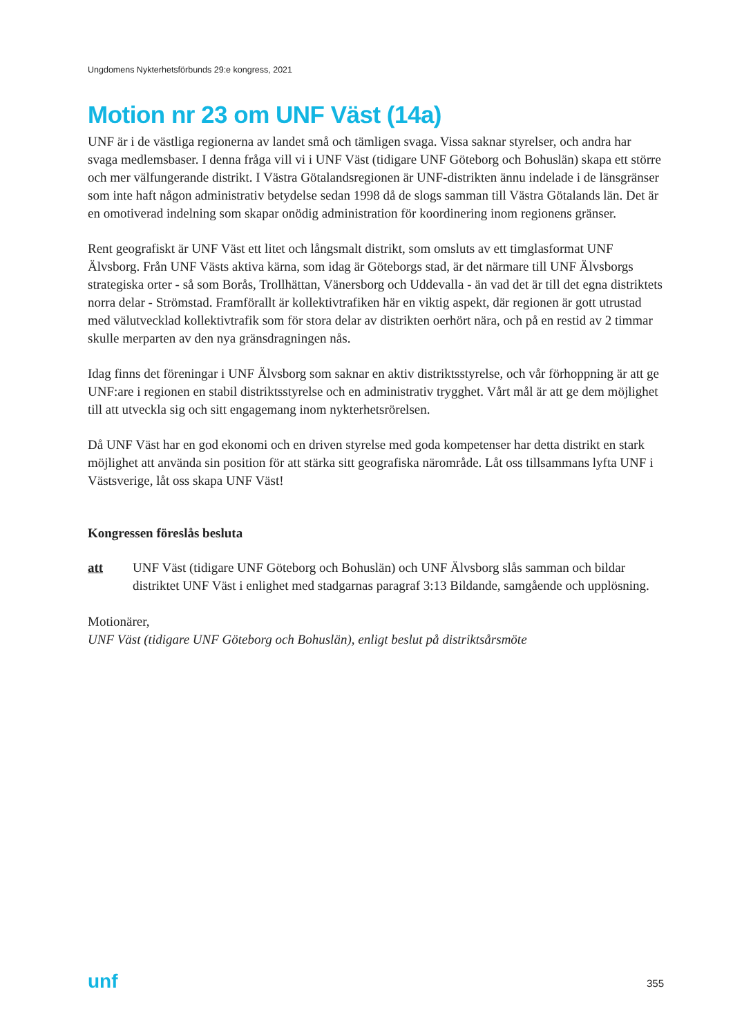Ungdomens Nykterhetsförbunds 29:e kongress, 2021
Motion nr 23 om UNF Väst (14a)
UNF är i de västliga regionerna av landet små och tämligen svaga. Vissa saknar styrelser, och andra har svaga medlemsbaser. I denna fråga vill vi i UNF Väst (tidigare UNF Göteborg och Bohuslän) skapa ett större och mer välfungerande distrikt. I Västra Götalandsregionen är UNF-distrikten ännu indelade i de länsgränser som inte haft någon administrativ betydelse sedan 1998 då de slogs samman till Västra Götalands län. Det är en omotiverad indelning som skapar onödig administration för koordinering inom regionens gränser.
Rent geografiskt är UNF Väst ett litet och långsmalt distrikt, som omsluts av ett timglasformat UNF Älvsborg. Från UNF Västs aktiva kärna, som idag är Göteborgs stad, är det närmare till UNF Älvsborgs strategiska orter - så som Borås, Trollhättan, Vänersborg och Uddevalla - än vad det är till det egna distriktets norra delar - Strömstad. Framförallt är kollektivtrafiken här en viktig aspekt, där regionen är gott utrustad med välutvecklad kollektivtrafik som för stora delar av distrikten oerhört nära, och på en restid av 2 timmar skulle merparten av den nya gränsdragningen nås.
Idag finns det föreningar i UNF Älvsborg som saknar en aktiv distriktsstyrelse, och vår förhoppning är att ge UNF:are i regionen en stabil distriktsstyrelse och en administrativ trygghet. Vårt mål är att ge dem möjlighet till att utveckla sig och sitt engagemang inom nykterhetsrörelsen.
Då UNF Väst har en god ekonomi och en driven styrelse med goda kompetenser har detta distrikt en stark möjlighet att använda sin position för att stärka sitt geografiska närområde. Låt oss tillsammans lyfta UNF i Västsverige, låt oss skapa UNF Väst!
Kongressen föreslås besluta
att UNF Väst (tidigare UNF Göteborg och Bohuslän) och UNF Älvsborg slås samman och bildar distriktet UNF Väst i enlighet med stadgarnas paragraf 3:13 Bildande, samgående och upplösning.
Motionärer,
UNF Väst (tidigare UNF Göteborg och Bohuslän), enligt beslut på distriktsårsmöte
unf 355